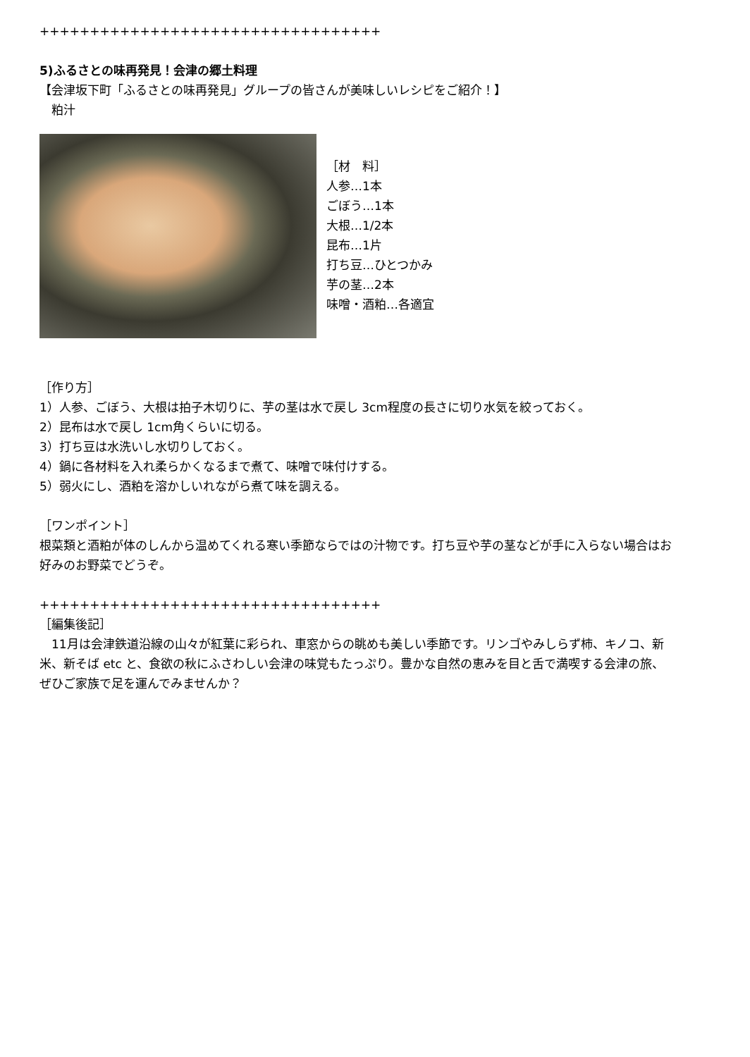++++++++++++++++++++++++++++++++++
5)ふるさとの味再発見！会津の郷土料理
【会津坂下町「ふるさとの味再発見」グループの皆さんが美味しいレシピをご紹介！】
　粕汁
［材　料］
人参…1本
ごぼう…1本
大根…1/2本
昆布…1片
打ち豆…ひとつかみ
芋の茎…2本
味噌・酒粕…各適宜
［作り方］
1）人参、ごぼう、大根は拍子木切りに、芋の茎は水で戻し 3cm程度の長さに切り水気を絞っておく。
2）昆布は水で戻し 1cm角くらいに切る。
3）打ち豆は水洗いし水切りしておく。
4）鍋に各材料を入れ柔らかくなるまで煮て、味噌で味付けする。
5）弱火にし、酒粕を溶かしいれながら煮て味を調える。
［ワンポイント］
根菜類と酒粕が体のしんから温めてくれる寒い季節ならではの汁物です。打ち豆や芋の茎などが手に入らない場合はお好みのお野菜でどうぞ。
++++++++++++++++++++++++++++++++++
［編集後記］
　11月は会津鉄道沿線の山々が紅葉に彩られ、車窓からの眺めも美しい季節です。リンゴやみしらず柿、キノコ、新米、新そば etc と、食欲の秋にふさわしい会津の味覚もたっぷり。豊かな自然の恵みを目と舌で満喫する会津の旅、ぜひご家族で足を運んでみませんか？